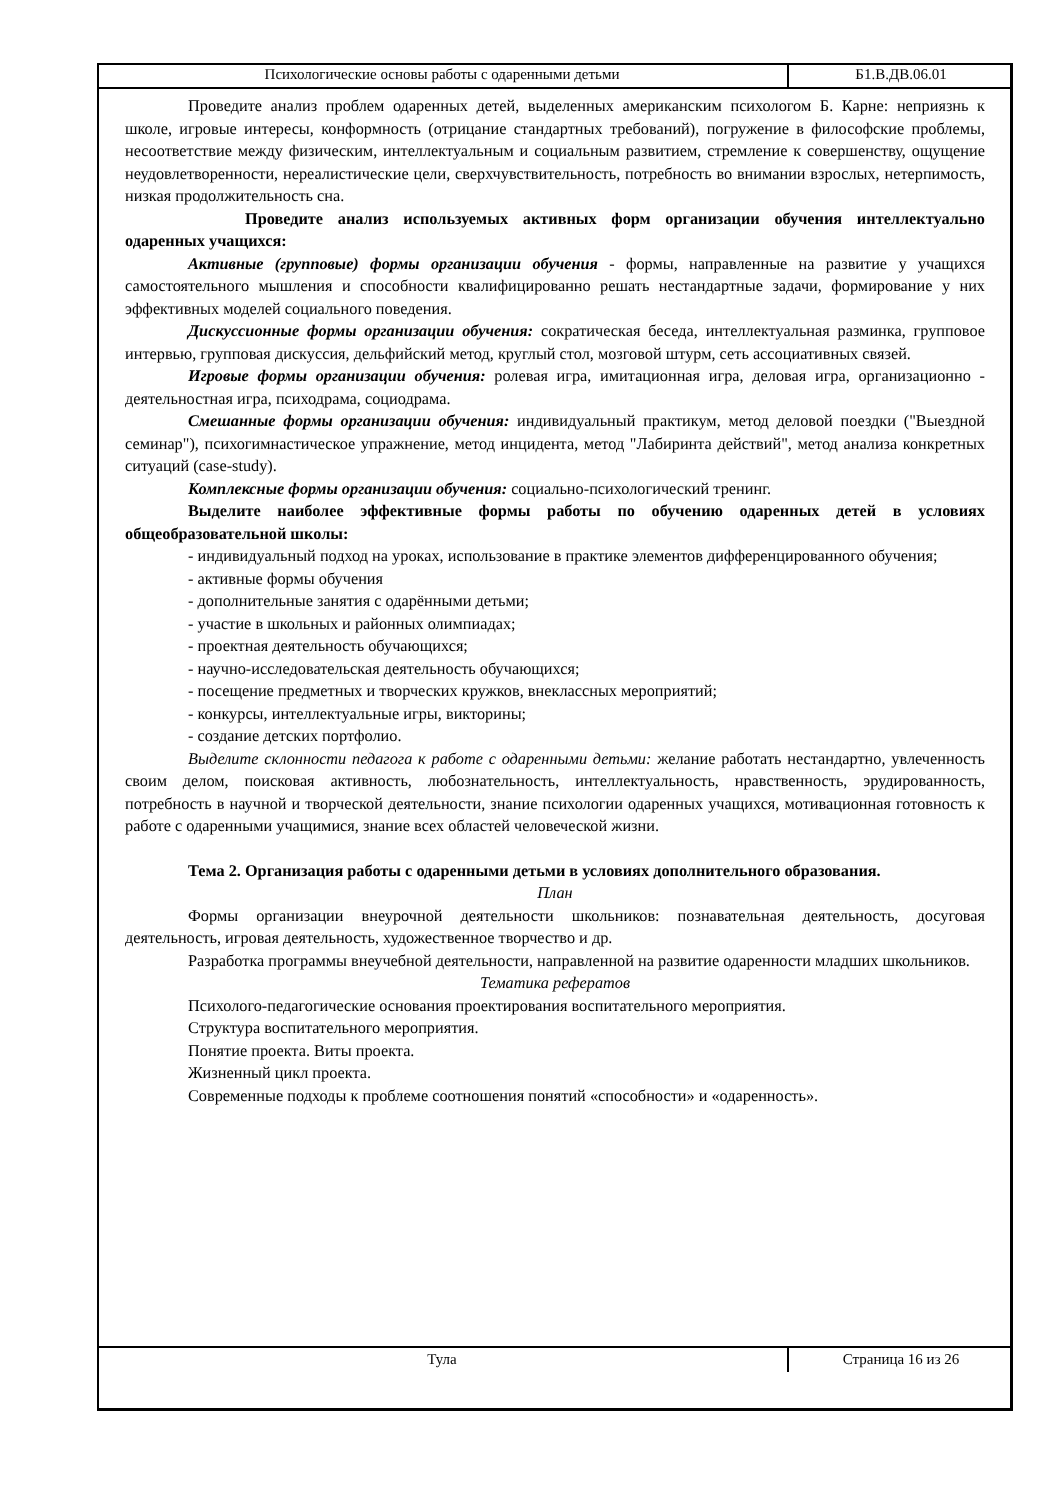Психологические основы работы с одаренными детьми Б1.В.ДВ.06.01
Проведите анализ проблем одаренных детей, выделенных американским психологом Б. Карне: неприязнь к школе, игровые интересы, конформность (отрицание стандартных требований), погружение в философские проблемы, несоответствие между физическим, интеллектуальным и социальным развитием, стремление к совершенству, ощущение неудовлетворенности, нереалистические цели, сверхчувствительность, потребность во внимании взрослых, нетерпимость, низкая продолжительность сна.
Проведите анализ используемых активных форм организации обучения интеллектуально одаренных учащихся:
Активные (групповые) формы организации обучения - формы, направленные на развитие у учащихся самостоятельного мышления и способности квалифицированно решать нестандартные задачи, формирование у них эффективных моделей социального поведения.
Дискуссионные формы организации обучения: сократическая беседа, интеллектуальная разминка, групповое интервью, групповая дискуссия, дельфийский метод, круглый стол, мозговой штурм, сеть ассоциативных связей.
Игровые формы организации обучения: ролевая игра, имитационная игра, деловая игра, организационно - деятельностная игра, психодрама, социодрама.
Смешанные формы организации обучения: индивидуальный практикум, метод деловой поездки ("Выездной семинар"), психогимнастическое упражнение, метод инцидента, метод "Лабиринта действий", метод анализа конкретных ситуаций (case-study).
Комплексные формы организации обучения: социально-психологический тренинг.
Выделите наиболее эффективные формы работы по обучению одаренных детей в условиях общеобразовательной школы:
- индивидуальный подход на уроках, использование в практике элементов дифференцированного обучения;
- активные формы обучения
- дополнительные занятия с одарёнными детьми;
- участие в школьных и районных олимпиадах;
- проектная деятельность обучающихся;
- научно-исследовательская деятельность обучающихся;
- посещение предметных и творческих кружков, внеклассных мероприятий;
- конкурсы, интеллектуальные игры, викторины;
- создание детских портфолио.
Выделите склонности педагога к работе с одаренными детьми: желание работать нестандартно, увлеченность своим делом, поисковая активность, любознательность, интеллектуальность, нравственность, эрудированность, потребность в научной и творческой деятельности, знание психологии одаренных учащихся, мотивационная готовность к работе с одаренными учащимися, знание всех областей человеческой жизни.
Тема 2. Организация работы с одаренными детьми в условиях дополнительного образования.
План
Формы организации внеурочной деятельности школьников: познавательная деятельность, досуговая деятельность, игровая деятельность, художественное творчество и др.
Разработка программы внеучебной деятельности, направленной на развитие одаренности младших школьников.
Тематика рефератов
Психолого-педагогические основания проектирования воспитательного мероприятия.
Структура воспитательного мероприятия.
Понятие проекта. Виты проекта.
Жизненный цикл проекта.
Современные подходы к проблеме соотношения понятий «способности» и «одаренность».
Тула Страница 16 из 26